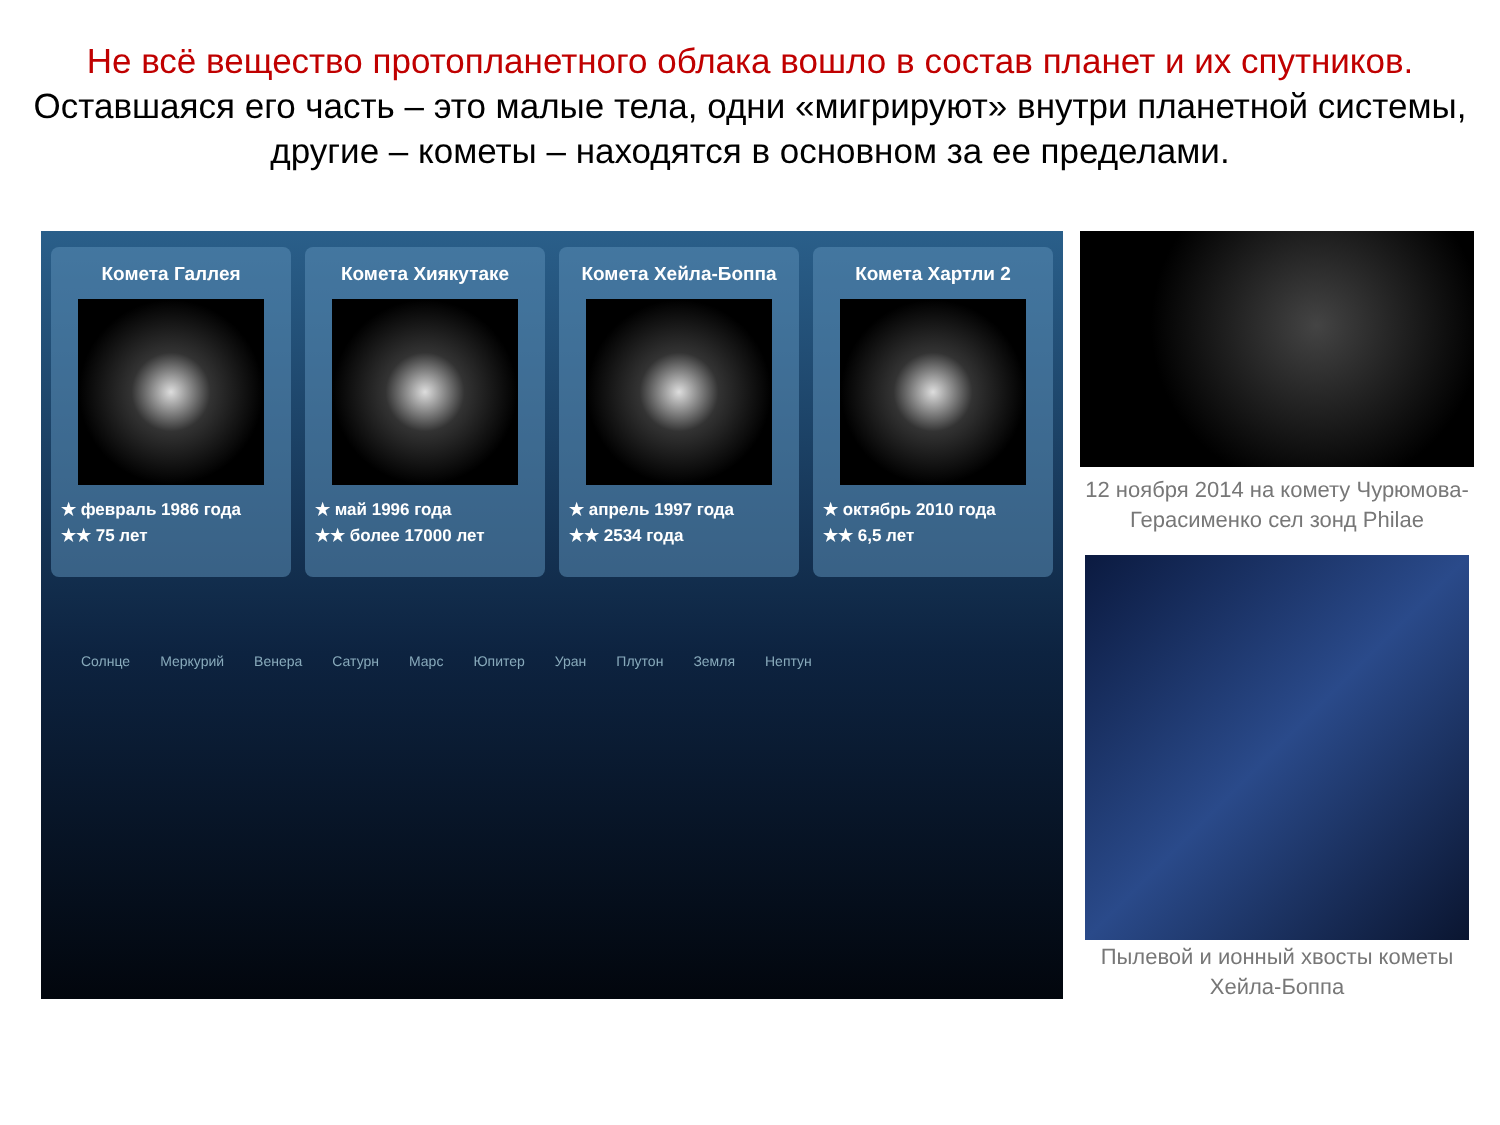Не всё вещество протопланетного облака вошло в состав планет и их спутников.
Оставшаяся его часть – это малые тела, одни «мигрируют» внутри планетной системы, другие – кометы – находятся в основном за ее пределами.
Комета Галлея
★ февраль 1986 года
★★ 75 лет
Комета Хиякутаке
★ май 1996 года
★★ более 17000 лет
Комета Хейла-Боппа
★ апрель 1997 года
★★ 2534 года
Комета Хартли 2
★ октябрь 2010 года
★★ 6,5 лет
Солнце Меркурий Венера Сатурн Марс Юпитер Уран Плутон Земля Нептун
12 ноября 2014 на комету Чурюмова-Герасименко сел зонд Philae
Пылевой и ионный хвосты кометы Хейла-Боппа